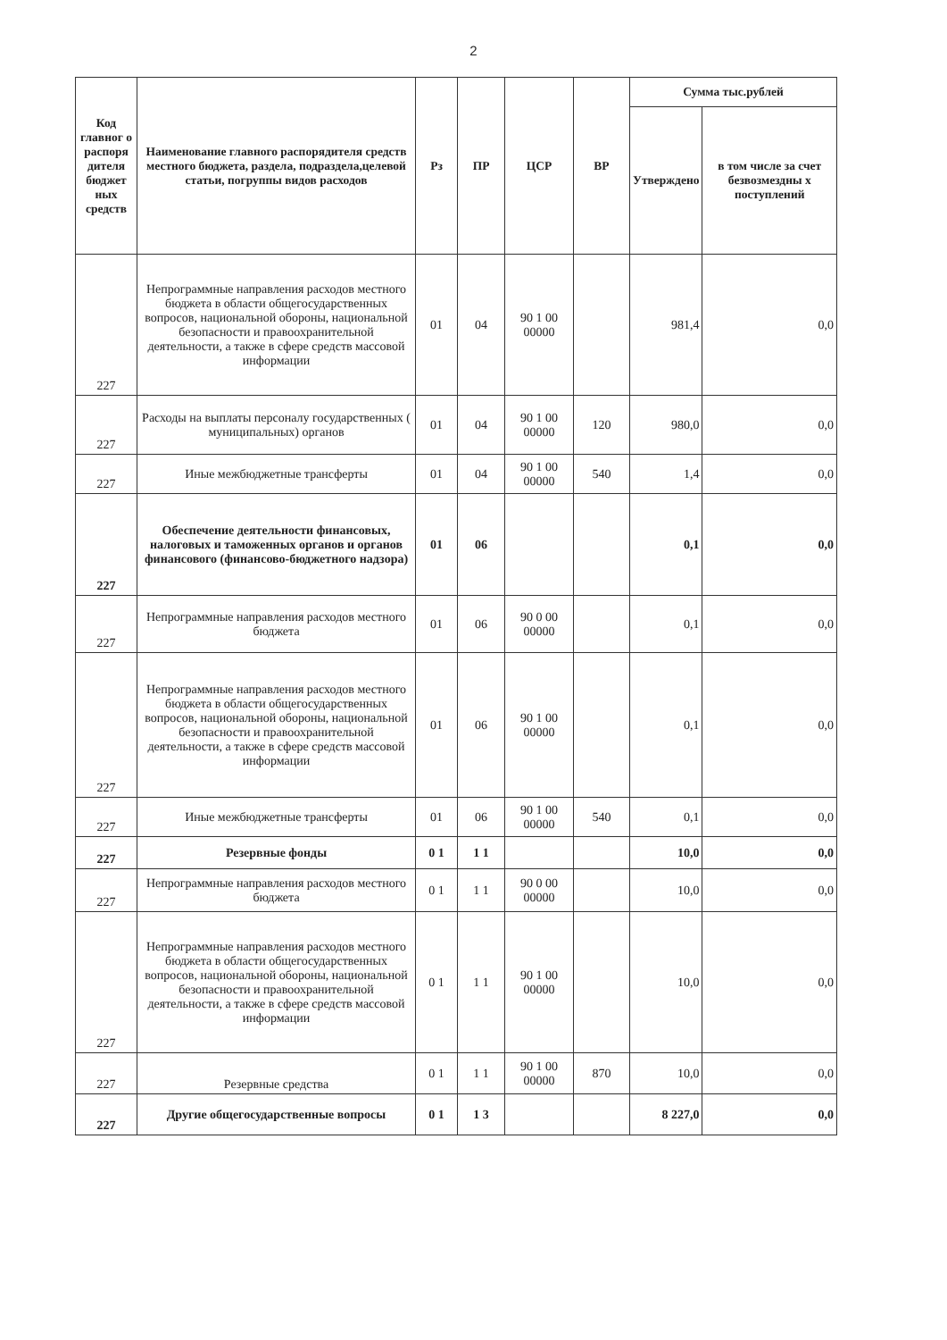2
| Код главног о распоря дителя бюджет ных средств | Наименование главного распорядителя средств местного бюджета, раздела, подраздела,целевой статьи, погруппы видов расходов | Рз | ПР | ЦСР | ВР | Сумма тыс.рублей | |
| --- | --- | --- | --- | --- | --- | --- | --- |
| | | | | | | Утверждено | в том числе за счет безвозмездны х поступлений |
| 227 | Непрограммные направления расходов местного бюджета в области общегосударственных вопросов, национальной обороны, национальной безопасности и правоохранительной деятельности, а также в сфере средств массовой информации | 01 | 04 | 90 1 00 00000 | | 981,4 | 0,0 |
| 227 | Расходы на выплаты персоналу государственных ( муниципальных) органов | 01 | 04 | 90 1 00 00000 | 120 | 980,0 | 0,0 |
| 227 | Иные межбюджетные трансферты | 01 | 04 | 90 1 00 00000 | 540 | 1,4 | 0,0 |
| 227 | Обеспечение деятельности финансовых, налоговых и таможенных органов и органов финансового (финансово-бюджетного надзора) | 01 | 06 | | | 0,1 | 0,0 |
| 227 | Непрограммные направления расходов местного бюджета | 01 | 06 | 90 0 00 00000 | | 0,1 | 0,0 |
| 227 | Непрограммные направления расходов местного бюджета в области общегосударственных вопросов, национальной обороны, национальной безопасности и правоохранительной деятельности, а также в сфере средств массовой информации | 01 | 06 | 90 1 00 00000 | | 0,1 | 0,0 |
| 227 | Иные межбюджетные трансферты | 01 | 06 | 90 1 00 00000 | 540 | 0,1 | 0,0 |
| 227 | Резервные фонды | 0 1 | 1 1 | | | 10,0 | 0,0 |
| 227 | Непрограммные направления расходов местного бюджета | 0 1 | 1 1 | 90 0 00 00000 | | 10,0 | 0,0 |
| 227 | Непрограммные направления расходов местного бюджета в области общегосударственных вопросов, национальной обороны, национальной безопасности и правоохранительной деятельности, а также в сфере средств массовой информации | 0 1 | 1 1 | 90 1 00 00000 | | 10,0 | 0,0 |
| 227 | Резервные средства | 0 1 | 1 1 | 90 1 00 00000 | 870 | 10,0 | 0,0 |
| 227 | Другие общегосударственные вопросы | 0 1 | 1 3 | | | 8 227,0 | 0,0 |